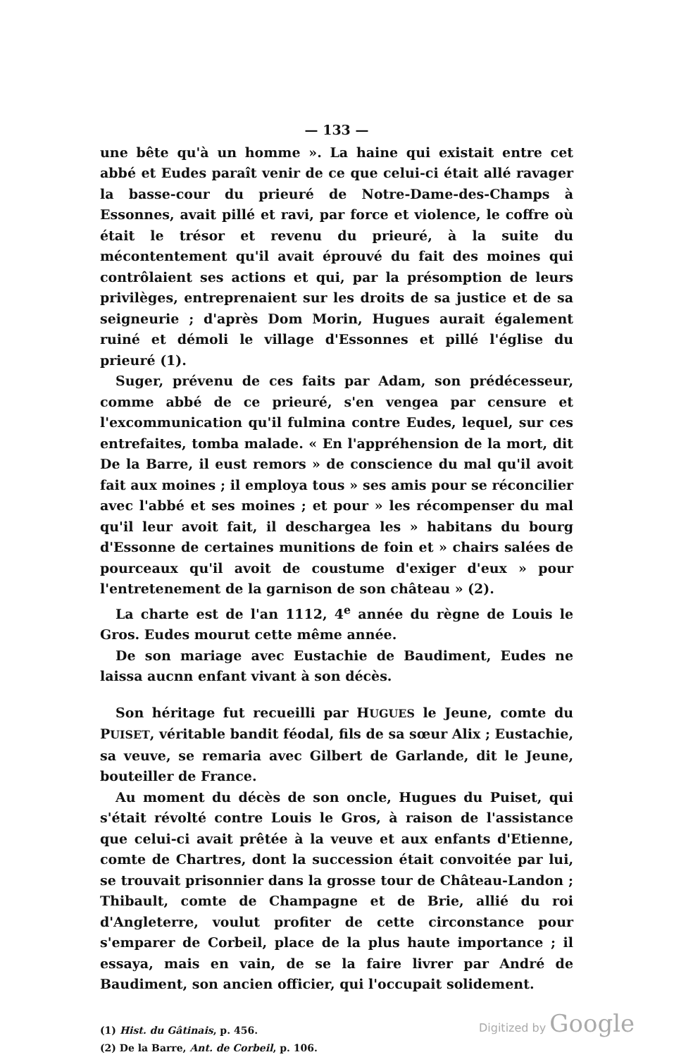— 133 —
une bête qu'à un homme ». La haine qui existait entre cet abbé et Eudes paraît venir de ce que celui-ci était allé ravager la basse-cour du prieuré de Notre-Dame-des-Champs à Essonnes, avait pillé et ravi, par force et violence, le coffre où était le trésor et revenu du prieuré, à la suite du mécontentement qu'il avait éprouvé du fait des moines qui contrôlaient ses actions et qui, par la présomption de leurs privilèges, entreprenaient sur les droits de sa justice et de sa seigneurie ; d'après Dom Morin, Hugues aurait également ruiné et démoli le village d'Essonnes et pillé l'église du prieuré (1).
Suger, prévenu de ces faits par Adam, son prédécesseur, comme abbé de ce prieuré, s'en vengea par censure et l'excommunication qu'il fulmina contre Eudes, lequel, sur ces entrefaites, tomba malade. « En l'appréhension de la mort, dit De la Barre, il eust remors » de conscience du mal qu'il avoit fait aux moines ; il employa tous » ses amis pour se réconcilier avec l'abbé et ses moines ; et pour » les récompenser du mal qu'il leur avoit fait, il deschargea les » habitans du bourg d'Essonne de certaines munitions de foin et » chairs salées de pourceaux qu'il avoit de coustume d'exiger d'eux » pour l'entretenement de la garnison de son château » (2).
La charte est de l'an 1112, 4<sup>e</sup> année du règne de Louis le Gros. Eudes mourut cette même année.
De son mariage avec Eustachie de Baudiment, Eudes ne laissa aucnn enfant vivant à son décès.
Son héritage fut recueilli par HUGUES le Jeune, comte du PUISET, véritable bandit féodal, fils de sa sœur Alix ; Eustachie, sa veuve, se remaria avec Gilbert de Garlande, dit le Jeune, bouteiller de France.
Au moment du décès de son oncle, Hugues du Puiset, qui s'était révolté contre Louis le Gros, à raison de l'assistance que celui-ci avait prêtée à la veuve et aux enfants d'Etienne, comte de Chartres, dont la succession était convoitée par lui, se trouvait prisonnier dans la grosse tour de Château-Landon ; Thibault, comte de Champagne et de Brie, allié du roi d'Angleterre, voulut profiter de cette circonstance pour s'emparer de Corbeil, place de la plus haute importance ; il essaya, mais en vain, de se la faire livrer par André de Baudiment, son ancien officier, qui l'occupait solidement.
(1) Hist. du Gâtinais, p. 456.
(2) De la Barre, Ant. de Corbeil, p. 106.
Digitized by Google